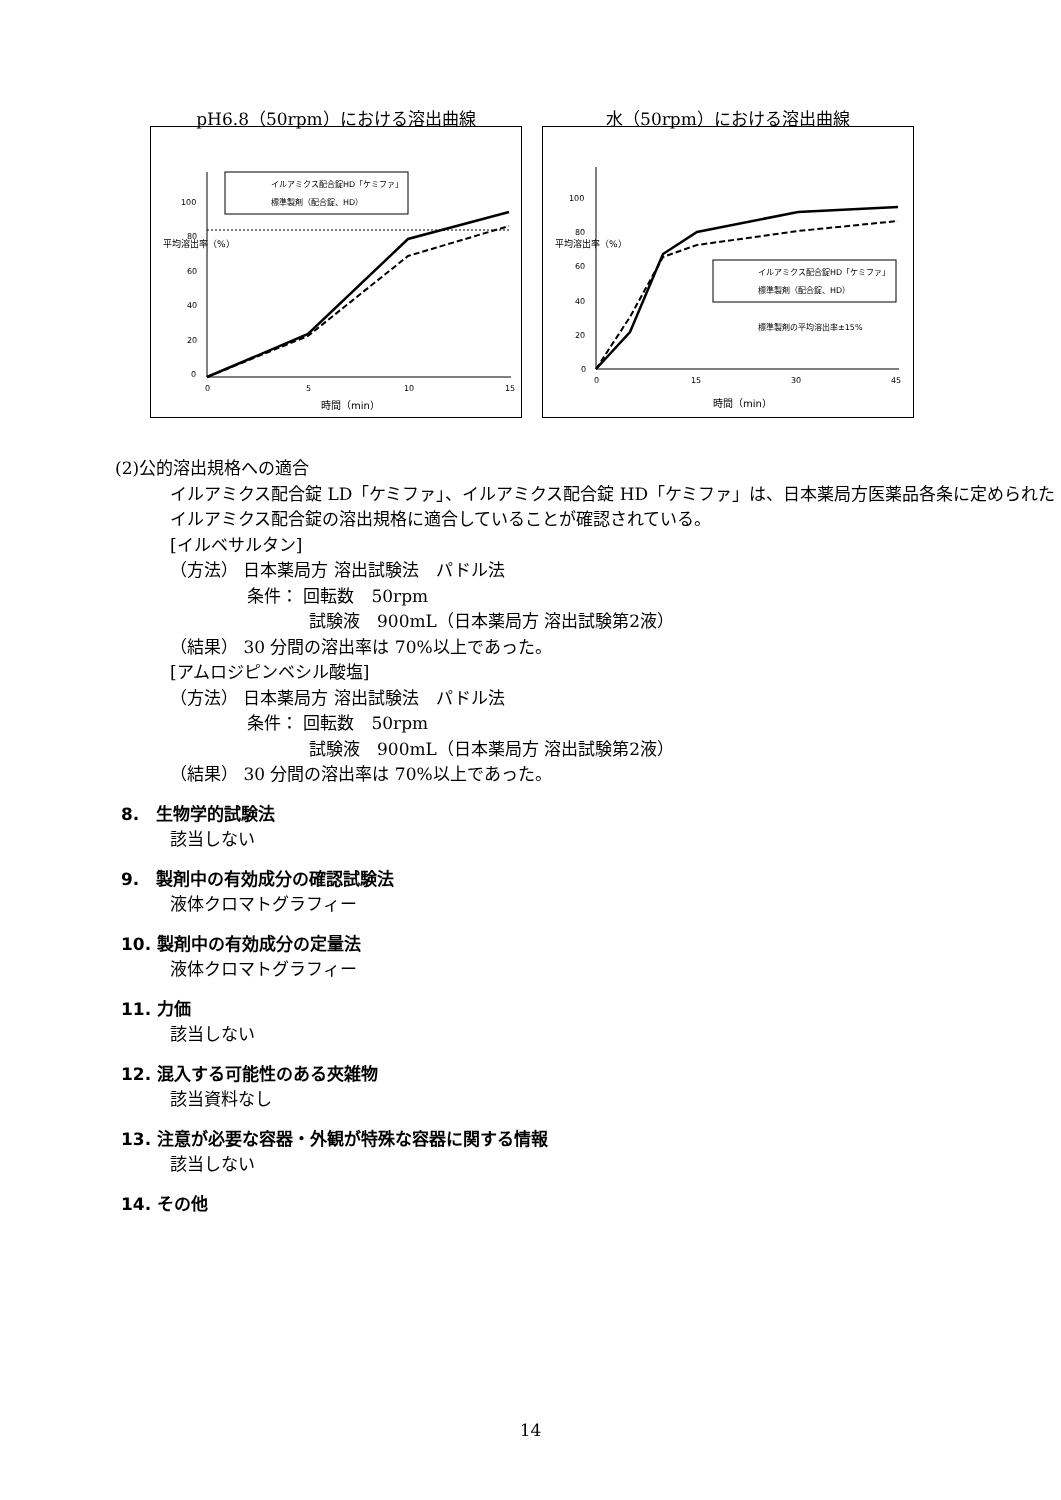pH6.8（50rpm）における溶出曲線
0
20
40
60
80
100
0
5
10
15
時間（min）
平均溶出率（%）
イルアミクス配合錠HD「ケミファ」
標準製剤（配合錠、HD）
水（50rpm）における溶出曲線
0
20
40
60
80
100
0
15
30
45
時間（min）
平均溶出率（%）
イルアミクス配合錠HD「ケミファ」
標準製剤（配合錠、HD）
標準製剤の平均溶出率±15%
(2)公的溶出規格への適合
イルアミクス配合錠 LD「ケミファ」、イルアミクス配合錠 HD「ケミファ」は、日本薬局方医薬品各条に定められたイルアミクス配合錠の溶出規格に適合していることが確認されている。
[イルベサルタン]
（方法） 日本薬局方 溶出試験法　パドル法
条件： 回転数　50rpm
試験液　900mL（日本薬局方 溶出試験第2液）
（結果） 30 分間の溶出率は 70%以上であった。
[アムロジピンベシル酸塩]
（方法） 日本薬局方 溶出試験法　パドル法
条件： 回転数　50rpm
試験液　900mL（日本薬局方 溶出試験第2液）
（結果） 30 分間の溶出率は 70%以上であった。
8.　生物学的試験法
該当しない
9.　製剤中の有効成分の確認試験法
液体クロマトグラフィー
10. 製剤中の有効成分の定量法
液体クロマトグラフィー
11. 力価
該当しない
12. 混入する可能性のある夾雑物
該当資料なし
13. 注意が必要な容器・外観が特殊な容器に関する情報
該当しない
14. その他
14